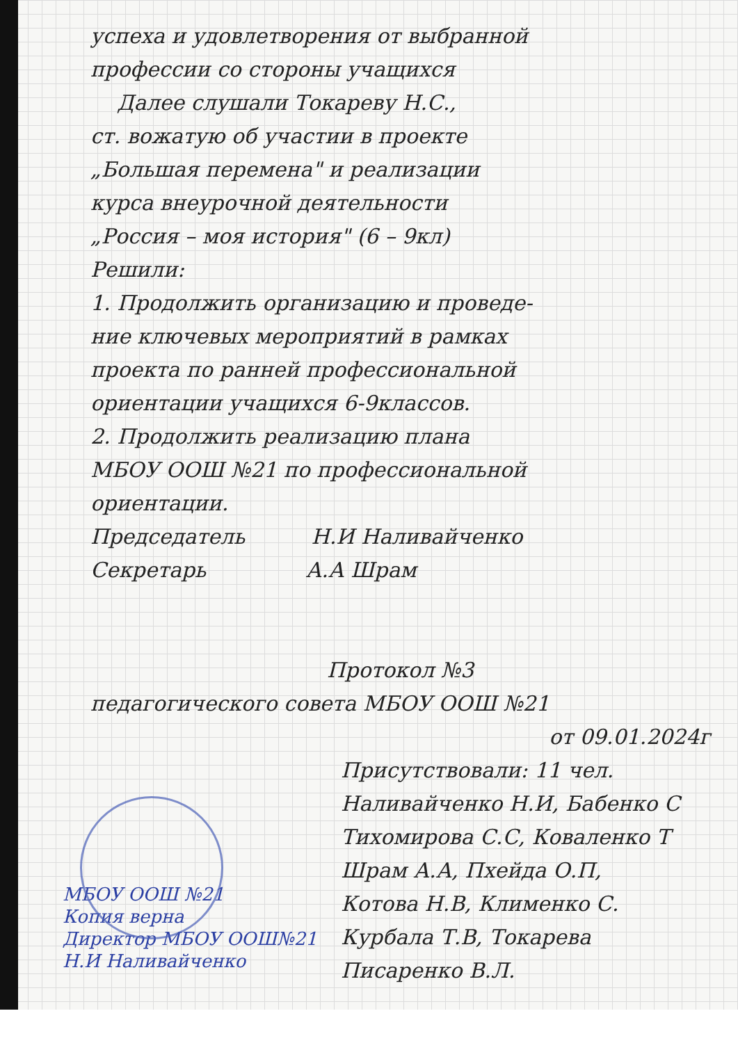успеха и удовлетворения от выбранной
профессии со стороны учащихся
Далее слушали Токареву Н.С.,
ст. вожатую об участии в проекте
„Большая перемена" и реализации
курса внеурочной деятельности
„Россия – моя история" (6 – 9кл)
Решили:
1. Продолжить организацию и проведе-
ние ключевых мероприятий в рамках
проекта по ранней профессиональной
ориентации учащихся 6-9классов.
2. Продолжить реализацию плана
МБОУ ООШ №21 по профессиональной
ориентации.
Председатель Н.И Наливайченко
Секретарь А.А Шрам
Протокол №3
педагогического совета МБОУ ООШ №21
от 09.01.2024г
Присутствовали: 11 чел.
Наливайченко Н.И, Бабенко С
Тихомирова С.С, Коваленко Т
Шрам А.А, Пхейда О.П,
Котова Н.В, Клименко С.
Курбала Т.В, Токарева
Писаренко В.Л.
МБОУ ООШ №21
Копия верна
Директор МБОУ ООШ№21
Н.И Наливайченко